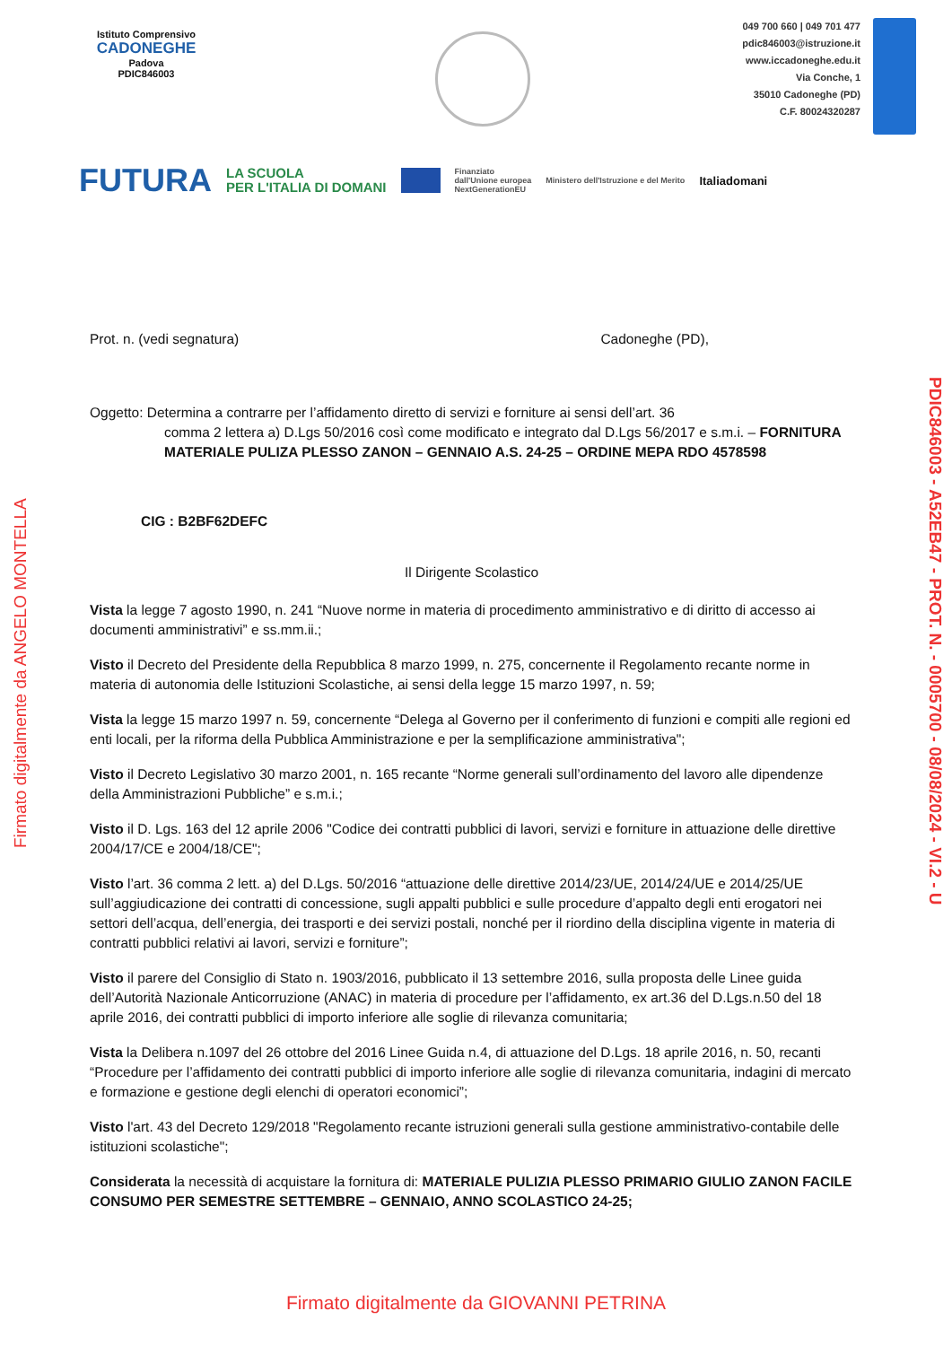Istituto Comprensivo
CADONEGHE
Padova
PDIC846003
049 700 660 | 049 701 477
pdic846003@istruzione.it
www.iccadoneghe.edu.it
Via Conche, 1
35010 Cadoneghe (PD)
C.F. 80024320287
FUTURA LA SCUOLA
PER L'ITALIA DI DOMANI Finanziato
dall'Unione europea
NextGenerationEU Ministero dell'Istruzione e del Merito Italiadomani
Prot. n. (vedi segnatura) Cadoneghe (PD),
Oggetto: Determina a contrarre per l’affidamento diretto di servizi e forniture ai sensi dell’art. 36
comma 2 lettera a) D.Lgs 50/2016 così come modificato e integrato dal D.Lgs 56/2017 e s.m.i. – FORNITURA MATERIALE PULIZA PLESSO ZANON – GENNAIO A.S. 24-25 – ORDINE MEPA RDO 4578598
CIG : B2BF62DEFC
Il Dirigente Scolastico
Vista la legge 7 agosto 1990, n. 241 “Nuove norme in materia di procedimento amministrativo e di diritto di accesso ai documenti amministrativi” e ss.mm.ii.;
Visto il Decreto del Presidente della Repubblica 8 marzo 1999, n. 275, concernente il Regolamento recante norme in materia di autonomia delle Istituzioni Scolastiche, ai sensi della legge 15 marzo 1997, n. 59;
Vista la legge 15 marzo 1997 n. 59, concernente “Delega al Governo per il conferimento di funzioni e compiti alle regioni ed enti locali, per la riforma della Pubblica Amministrazione e per la semplificazione amministrativa";
Visto il Decreto Legislativo 30 marzo 2001, n. 165 recante “Norme generali sull’ordinamento del lavoro alle dipendenze della Amministrazioni Pubbliche” e s.m.i.;
Visto il D. Lgs. 163 del 12 aprile 2006 "Codice dei contratti pubblici di lavori, servizi e forniture in attuazione delle direttive 2004/17/CE e 2004/18/CE";
Visto l’art. 36 comma 2 lett. a) del D.Lgs. 50/2016 “attuazione delle direttive 2014/23/UE, 2014/24/UE e 2014/25/UE sull’aggiudicazione dei contratti di concessione, sugli appalti pubblici e sulle procedure d’appalto degli enti erogatori nei settori dell’acqua, dell’energia, dei trasporti e dei servizi postali, nonché per il riordino della disciplina vigente in materia di contratti pubblici relativi ai lavori, servizi e forniture”;
Visto il parere del Consiglio di Stato n. 1903/2016, pubblicato il 13 settembre 2016, sulla proposta delle Linee guida dell’Autorità Nazionale Anticorruzione (ANAC) in materia di procedure per l’affidamento, ex art.36 del D.Lgs.n.50 del 18 aprile 2016, dei contratti pubblici di importo inferiore alle soglie di rilevanza comunitaria;
Vista la Delibera n.1097 del 26 ottobre del 2016 Linee Guida n.4, di attuazione del D.Lgs. 18 aprile 2016, n. 50, recanti “Procedure per l’affidamento dei contratti pubblici di importo inferiore alle soglie di rilevanza comunitaria, indagini di mercato e formazione e gestione degli elenchi di operatori economici”;
Visto l'art. 43 del Decreto 129/2018 "Regolamento recante istruzioni generali sulla gestione amministrativo-contabile delle istituzioni scolastiche";
Considerata la necessità di acquistare la fornitura di: MATERIALE PULIZIA PLESSO PRIMARIO GIULIO ZANON FACILE CONSUMO PER SEMESTRE SETTEMBRE – GENNAIO, ANNO SCOLASTICO 24-25;
Firmato digitalmente da ANGELO MONTELLA
PDIC846003 - A52EB47 - PROT. N. - 0005700 - 08/08/2024 - VI.2 - U
Firmato digitalmente da GIOVANNI PETRINA